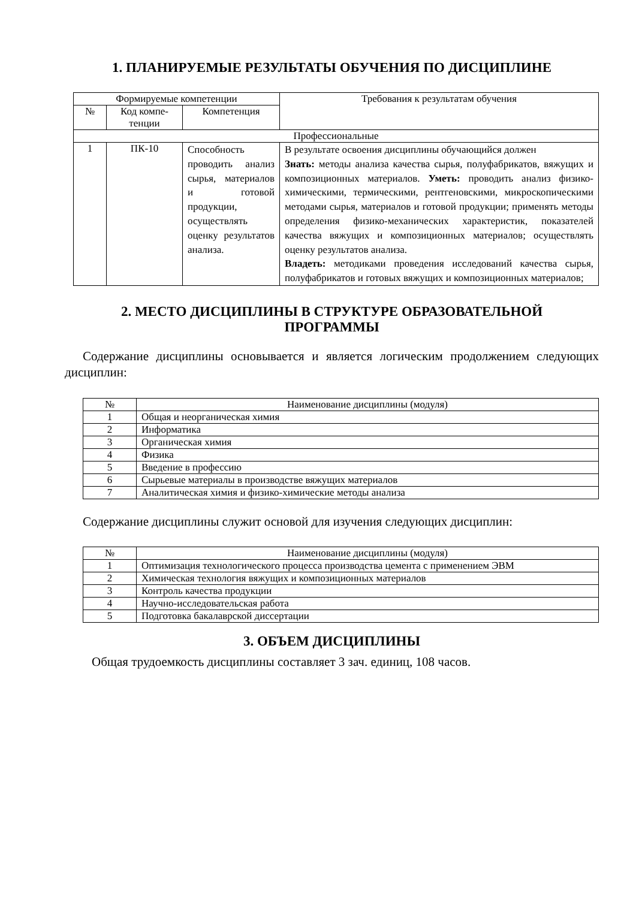1. ПЛАНИРУЕМЫЕ РЕЗУЛЬТАТЫ ОБУЧЕНИЯ ПО ДИСЦИПЛИНЕ
| Формируемые компетенции | | | Требования к результатам обучения |
| --- | --- | --- | --- |
| № | Код компе-тенции | Компетенция | |
| Профессиональные | | | |
| 1 | ПК-10 | Способность проводить анализ сырья, материалов и готовой продукции, осуществлять оценку результатов анализа. | В результате освоения дисциплины обучающийся должен Знать: методы анализа качества сырья, полуфабрикатов, вяжущих и композиционных материалов. Уметь: проводить анализ физико-химическими, термическими, рентгеновскими, микроскопическими методами сырья, материалов и готовой продукции; применять методы определения физико-механических характеристик, показателей качества вяжущих и композиционных материалов; осуществлять оценку результатов анализа. Владеть: методиками проведения исследований качества сырья, полуфабрикатов и готовых вяжущих и композиционных материалов; |
2. МЕСТО ДИСЦИПЛИНЫ В СТРУКТУРЕ ОБРАЗОВАТЕЛЬНОЙ
ПРОГРАММЫ
Содержание дисциплины основывается и является логическим продолжением следующих дисциплин:
| № | Наименование дисциплины (модуля) |
| --- | --- |
| 1 | Общая и неорганическая химия |
| 2 | Информатика |
| 3 | Органическая химия |
| 4 | Физика |
| 5 | Введение в профессию |
| 6 | Сырьевые материалы в производстве вяжущих материалов |
| 7 | Аналитическая химия и физико-химические методы анализа |
Содержание дисциплины служит основой для изучения следующих дисциплин:
| № | Наименование дисциплины (модуля) |
| --- | --- |
| 1 | Оптимизация технологического процесса производства цемента с применением ЭВМ |
| 2 | Химическая технология вяжущих и композиционных материалов |
| 3 | Контроль качества продукции |
| 4 | Научно-исследовательская работа |
| 5 | Подготовка бакалаврской диссертации |
3. ОБЪЕМ ДИСЦИПЛИНЫ
Общая трудоемкость дисциплины составляет 3 зач. единиц, 108 часов.